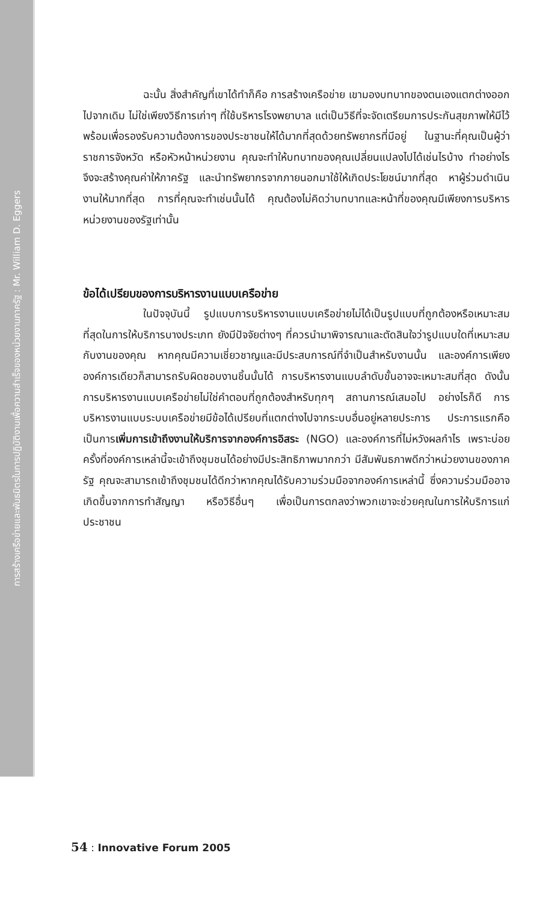การสร้างเครือข่ายและพันธมิตรในการปฏิบัติงานเพื่อความสำเร็จของหน่วยงานภาครัฐ : Mr. William D. Eggers
ฉะนั้น สิ่งสำคัญที่เขาได้ทำก็คือ การสร้างเครือข่าย เขามองบทบาทของตนเองแตกต่างออกไปจากเดิม ไม่ใช่เพียงวิธีการเก่าๆ ที่ใช้บริหารโรงพยาบาล แต่เป็นวิธีที่จะจัดเตรียมการประกันสุขภาพให้มีไว้พร้อมเพื่อรองรับความต้องการของประชาชนให้ได้มากที่สุดด้วยทรัพยากรที่มีอยู่ ในฐานะที่คุณเป็นผู้ว่าราชการจังหวัด หรือหัวหน้าหน่วยงาน คุณจะทำให้บทบาทของคุณเปลี่ยนแปลงไปได้เช่นไรบ้าง ทำอย่างไรจึงจะสร้างคุณค่าให้ภาครัฐ และนำทรัพยากรจากภายนอกมาใช้ให้เกิดประโยชน์มากที่สุด หาผู้ร่วมดำเนินงานให้มากที่สุด การที่คุณจะทำเช่นนั้นได้ คุณต้องไม่คิดว่าบทบาทและหน้าที่ของคุณมีเพียงการบริหารหน่วยงานของรัฐเท่านั้น
ข้อได้เปรียบของการบริหารงานแบบเครือข่าย
ในปัจจุบันนี้ รูปแบบการบริหารงานแบบเครือข่ายไม่ได้เป็นรูปแบบที่ถูกต้องหรือเหมาะสมที่สุดในการให้บริการบางประเภท ยังมีปัจจัยต่างๆ ที่ควรนำมาพิจารณาและตัดสินใจว่ารูปแบบใดที่เหมาะสมกับงานของคุณ หากคุณมีความเชี่ยวชาญและมีประสบการณ์ที่จำเป็นสำหรับงานนั้น และองค์การเพียงองค์การเดียวก็สามารถรับผิดชอบงานชิ้นนั้นได้ การบริหารงานแบบลำดับขั้นอาจจะเหมาะสมที่สุด ดังนั้น การบริหารงานแบบเครือข่ายไม่ใช่คำตอบที่ถูกต้องสำหรับทุกๆ สถานการณ์เสมอไป อย่างไรก็ดี การบริหารงานแบบระบบเครือข่ายมีข้อได้เปรียบที่แตกต่างไปจากระบบอื่นอยู่หลายประการ ประการแรกคือ เป็นการเพิ่มการเข้าถึงงานให้บริการจากองค์การอิสระ (NGO) และองค์การที่ไม่หวังผลกำไร เพราะบ่อยครั้งที่องค์การเหล่านี้จะเข้าถึงชุมชนได้อย่างมีประสิทธิภาพมากกว่า มีสัมพันธภาพดีกว่าหน่วยงานของภาครัฐ คุณจะสามารถเข้าถึงชุมชนได้ดีกว่าหากคุณได้รับความร่วมมือจากองค์การเหล่านี้ ซึ่งความร่วมมืออาจเกิดขึ้นจากการทำสัญญา หรือวิธีอื่นๆ เพื่อเป็นการตกลงว่าพวกเขาจะช่วยคุณในการให้บริการแก่ประชาชน
54 : Innovative Forum 2005